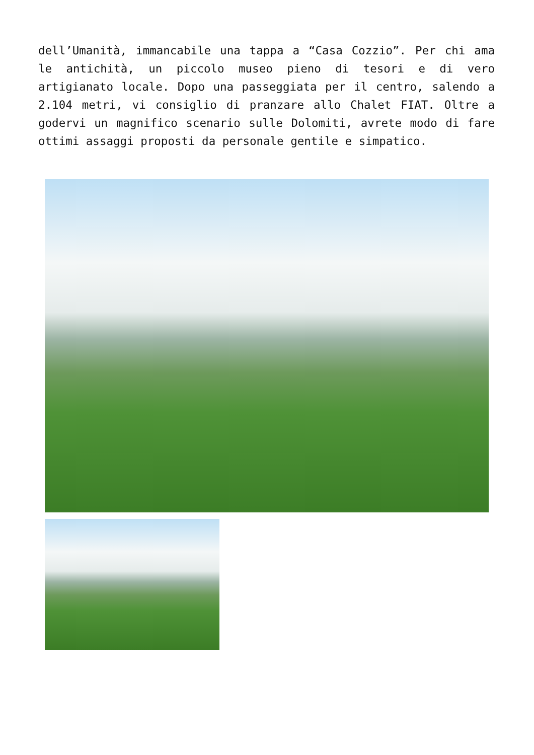dell’Umanità, immancabile una tappa a “Casa Cozzio”. Per chi ama le antichità, un piccolo museo pieno di tesori e di vero artigianato locale. Dopo una passeggiata per il centro, salendo a 2.104 metri, vi consiglio di pranzare allo Chalet FIAT. Oltre a godervi un magnifico scenario sulle Dolomiti, avrete modo di fare ottimi assaggi proposti da personale gentile e simpatico.